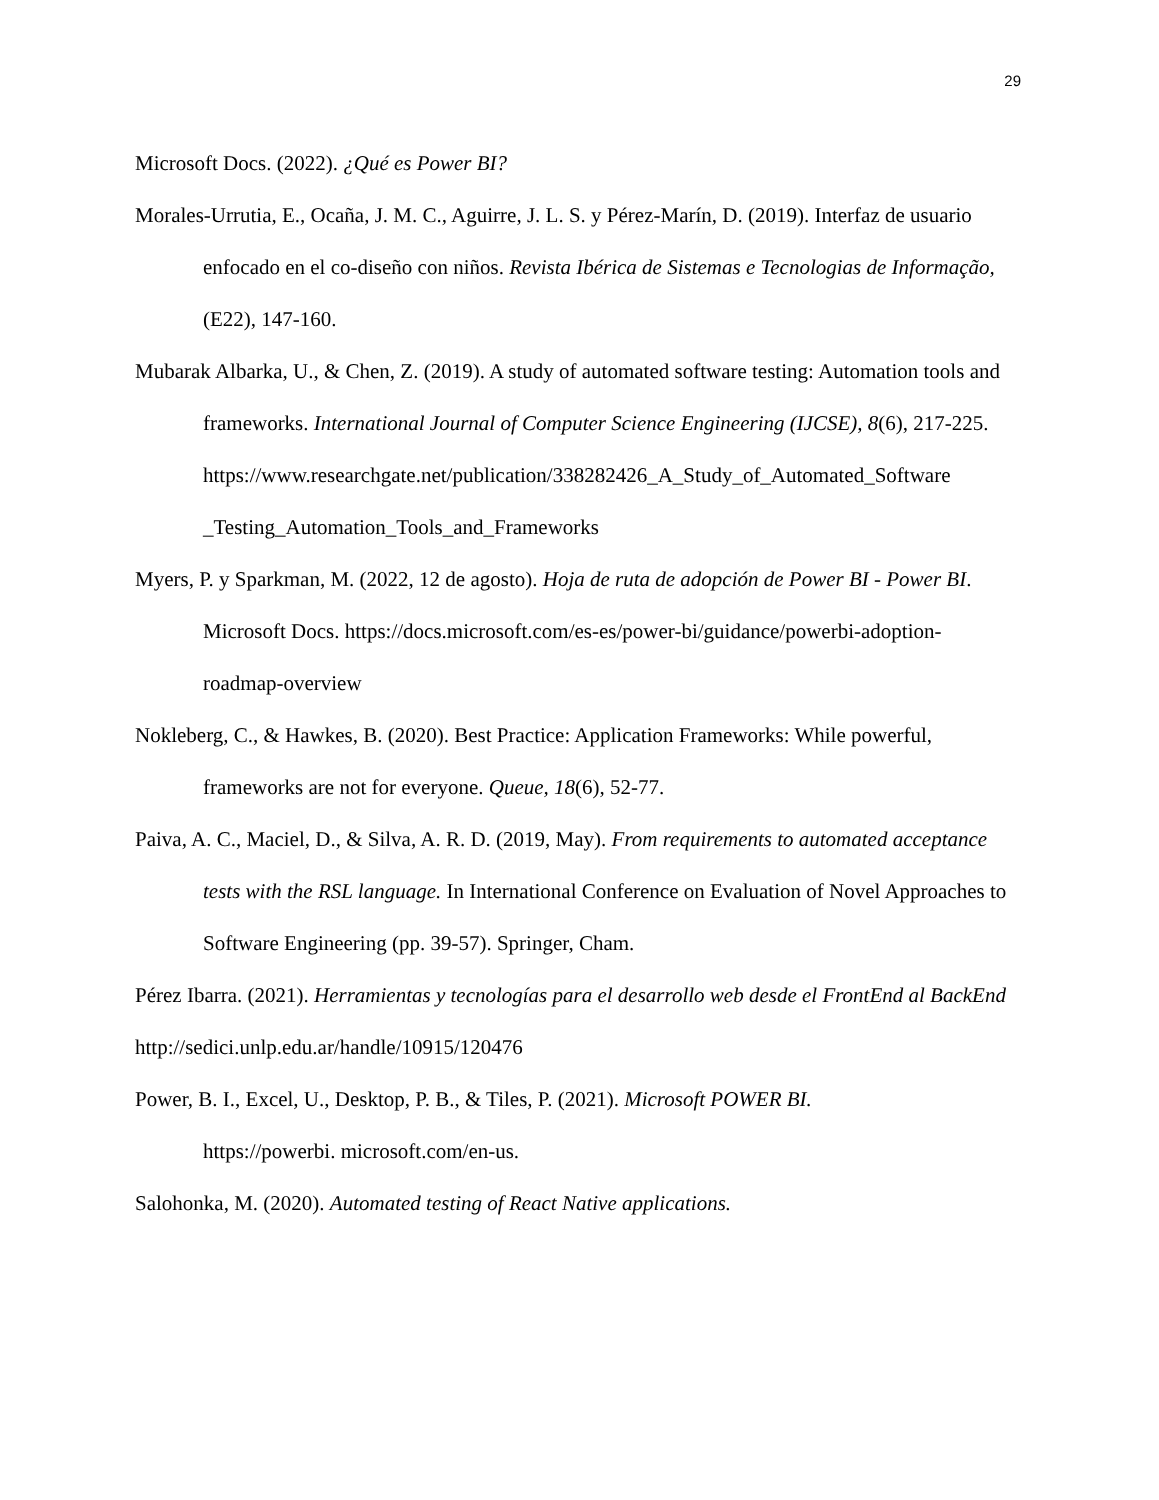29
Microsoft Docs. (2022). ¿Qué es Power BI?
Morales-Urrutia, E., Ocaña, J. M. C., Aguirre, J. L. S. y Pérez-Marín, D. (2019). Interfaz de usuario enfocado en el co-diseño con niños. Revista Ibérica de Sistemas e Tecnologias de Informação, (E22), 147-160.
Mubarak Albarka, U., & Chen, Z. (2019). A study of automated software testing: Automation tools and frameworks. International Journal of Computer Science Engineering (IJCSE), 8(6), 217-225.
https://www.researchgate.net/publication/338282426_A_Study_of_Automated_Software _Testing_Automation_Tools_and_Frameworks
Myers, P. y Sparkman, M. (2022, 12 de agosto). Hoja de ruta de adopción de Power BI - Power BI. Microsoft Docs. https://docs.microsoft.com/es-es/power-bi/guidance/powerbi-adoption-roadmap-overview
Nokleberg, C., & Hawkes, B. (2020). Best Practice: Application Frameworks: While powerful, frameworks are not for everyone. Queue, 18(6), 52-77.
Paiva, A. C., Maciel, D., & Silva, A. R. D. (2019, May). From requirements to automated acceptance tests with the RSL language. In International Conference on Evaluation of Novel Approaches to Software Engineering (pp. 39-57). Springer, Cham.
Pérez Ibarra. (2021). Herramientas y tecnologías para el desarrollo web desde el FrontEnd al BackEnd
http://sedici.unlp.edu.ar/handle/10915/120476
Power, B. I., Excel, U., Desktop, P. B., & Tiles, P. (2021). Microsoft POWER BI.
https://powerbi. microsoft.com/en-us.
Salohonka, M. (2020). Automated testing of React Native applications.